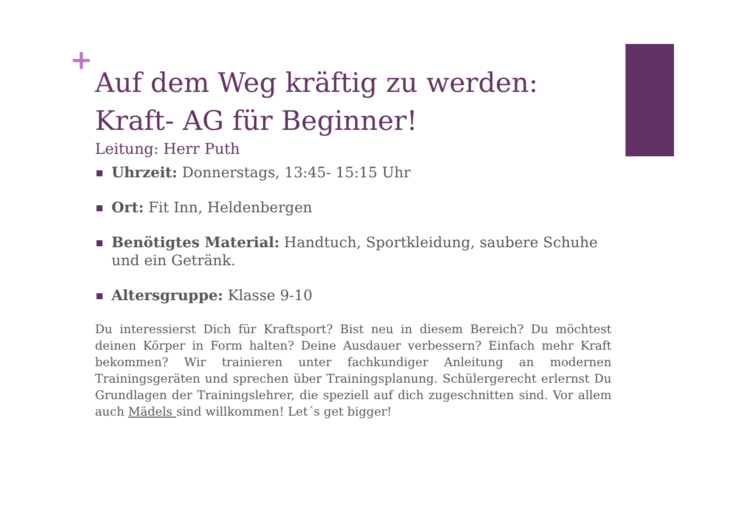+
Auf dem Weg kräftig zu werden: Kraft- AG für Beginner!
Leitung: Herr Puth
Uhrzeit: Donnerstags, 13:45- 15:15 Uhr
Ort: Fit Inn, Heldenbergen
Benötigtes Material: Handtuch, Sportkleidung, saubere Schuhe und ein Getränk.
Altersgruppe: Klasse 9-10
Du interessierst Dich für Kraftsport? Bist neu in diesem Bereich? Du möchtest deinen Körper in Form halten? Deine Ausdauer verbessern? Einfach mehr Kraft bekommen? Wir trainieren unter fachkundiger Anleitung an modernen Trainingsgeräten und sprechen über Trainingsplanung. Schülergerecht erlernst Du Grundlagen der Trainingslehrer, die speziell auf dich zugeschnitten sind. Vor allem auch Mädels sind willkommen! Let´s get bigger!